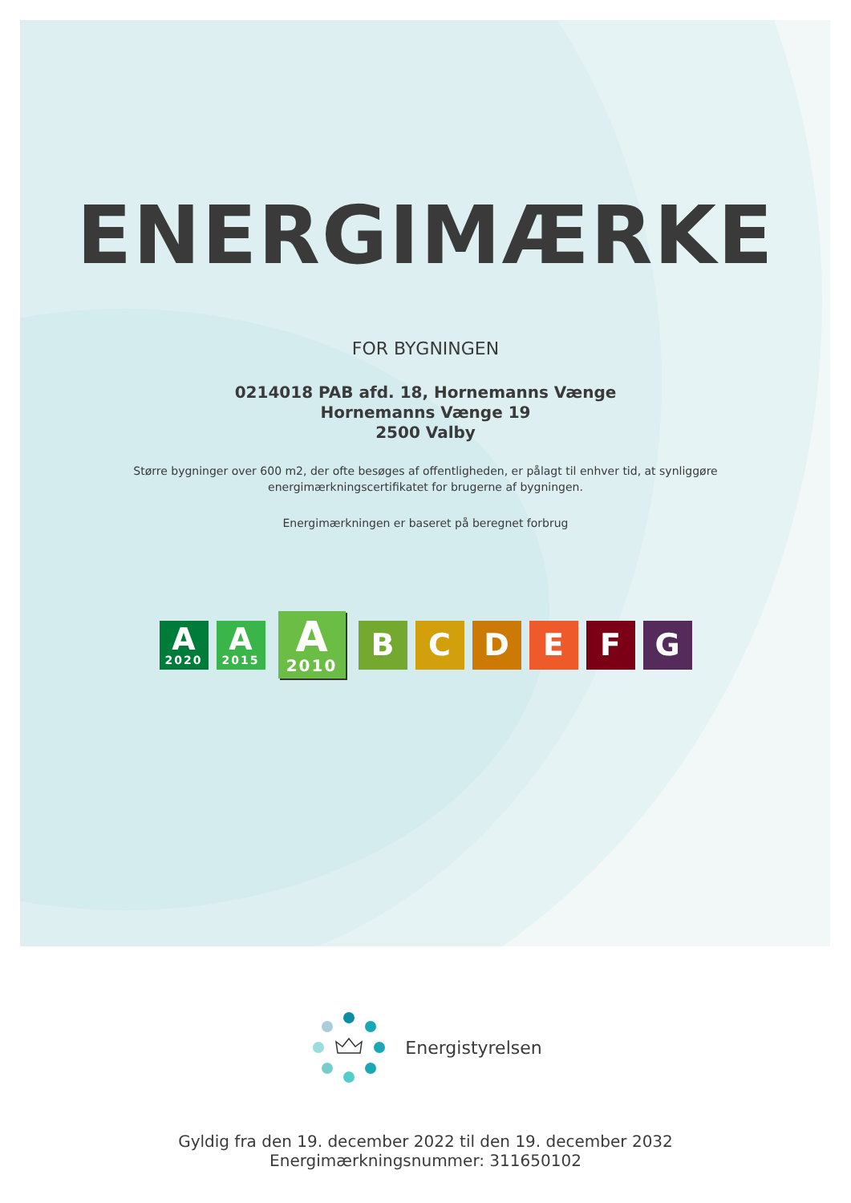ENERGIMÆRKE
FOR BYGNINGEN
0214018 PAB afd. 18, Hornemanns Vænge
Hornemanns Vænge 19
2500 Valby
Større bygninger over 600 m2, der ofte besøges af offentligheden, er pålagt til enhver tid, at synliggøre
energimærkningscertifikatet for brugerne af bygningen.
Energimærkningen er baseret på beregnet forbrug
A
2020
A
2015
A
2010
B C D E F G
Energistyrelsen
Gyldig fra den 19. december 2022 til den 19. december 2032
Energimærkningsnummer: 311650102